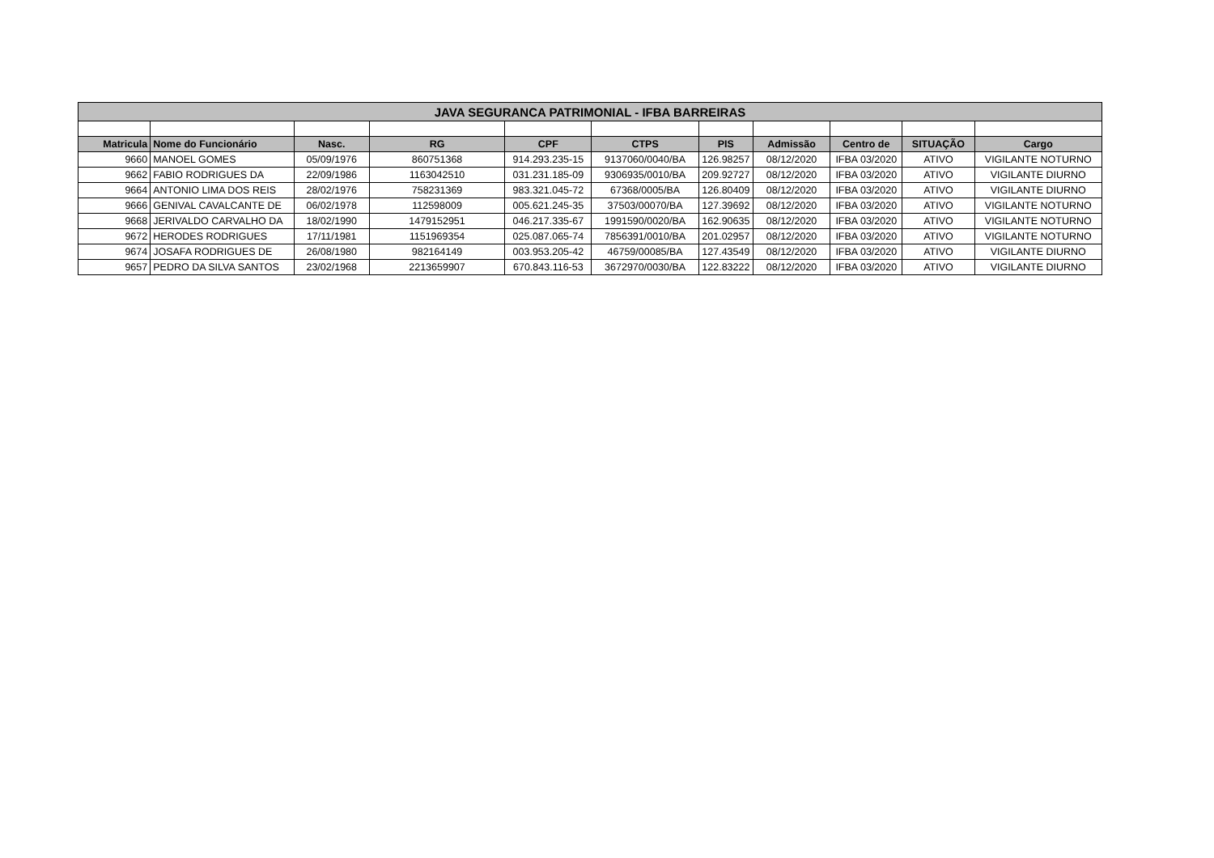| JAVA SEGURANCA PATRIMONIAL - IFBA BARREIRAS | | | | | | | | | | |
| --- | --- | --- | --- | --- | --- | --- | --- | --- | --- | --- |
| Matricula | Nome do Funcionário | Nasc. | RG | CPF | CTPS | PIS | Admissão | Centro de | SITUAÇÃO | Cargo |
| 9660 | MANOEL GOMES | 05/09/1976 | 860751368 | 914.293.235-15 | 9137060/0040/BA | 126.98257 | 08/12/2020 | IFBA 03/2020 | ATIVO | VIGILANTE NOTURNO |
| 9662 | FABIO RODRIGUES DA | 22/09/1986 | 1163042510 | 031.231.185-09 | 9306935/0010/BA | 209.92727 | 08/12/2020 | IFBA 03/2020 | ATIVO | VIGILANTE DIURNO |
| 9664 | ANTONIO LIMA DOS REIS | 28/02/1976 | 758231369 | 983.321.045-72 | 67368/0005/BA | 126.80409 | 08/12/2020 | IFBA 03/2020 | ATIVO | VIGILANTE DIURNO |
| 9666 | GENIVAL CAVALCANTE DE | 06/02/1978 | 112598009 | 005.621.245-35 | 37503/00070/BA | 127.39692 | 08/12/2020 | IFBA 03/2020 | ATIVO | VIGILANTE NOTURNO |
| 9668 | JERIVALDO CARVALHO DA | 18/02/1990 | 1479152951 | 046.217.335-67 | 1991590/0020/BA | 162.90635 | 08/12/2020 | IFBA 03/2020 | ATIVO | VIGILANTE NOTURNO |
| 9672 | HERODES RODRIGUES | 17/11/1981 | 1151969354 | 025.087.065-74 | 7856391/0010/BA | 201.02957 | 08/12/2020 | IFBA 03/2020 | ATIVO | VIGILANTE NOTURNO |
| 9674 | JOSAFA RODRIGUES DE | 26/08/1980 | 982164149 | 003.953.205-42 | 46759/00085/BA | 127.43549 | 08/12/2020 | IFBA 03/2020 | ATIVO | VIGILANTE DIURNO |
| 9657 | PEDRO DA SILVA SANTOS | 23/02/1968 | 2213659907 | 670.843.116-53 | 3672970/0030/BA | 122.83222 | 08/12/2020 | IFBA 03/2020 | ATIVO | VIGILANTE DIURNO |